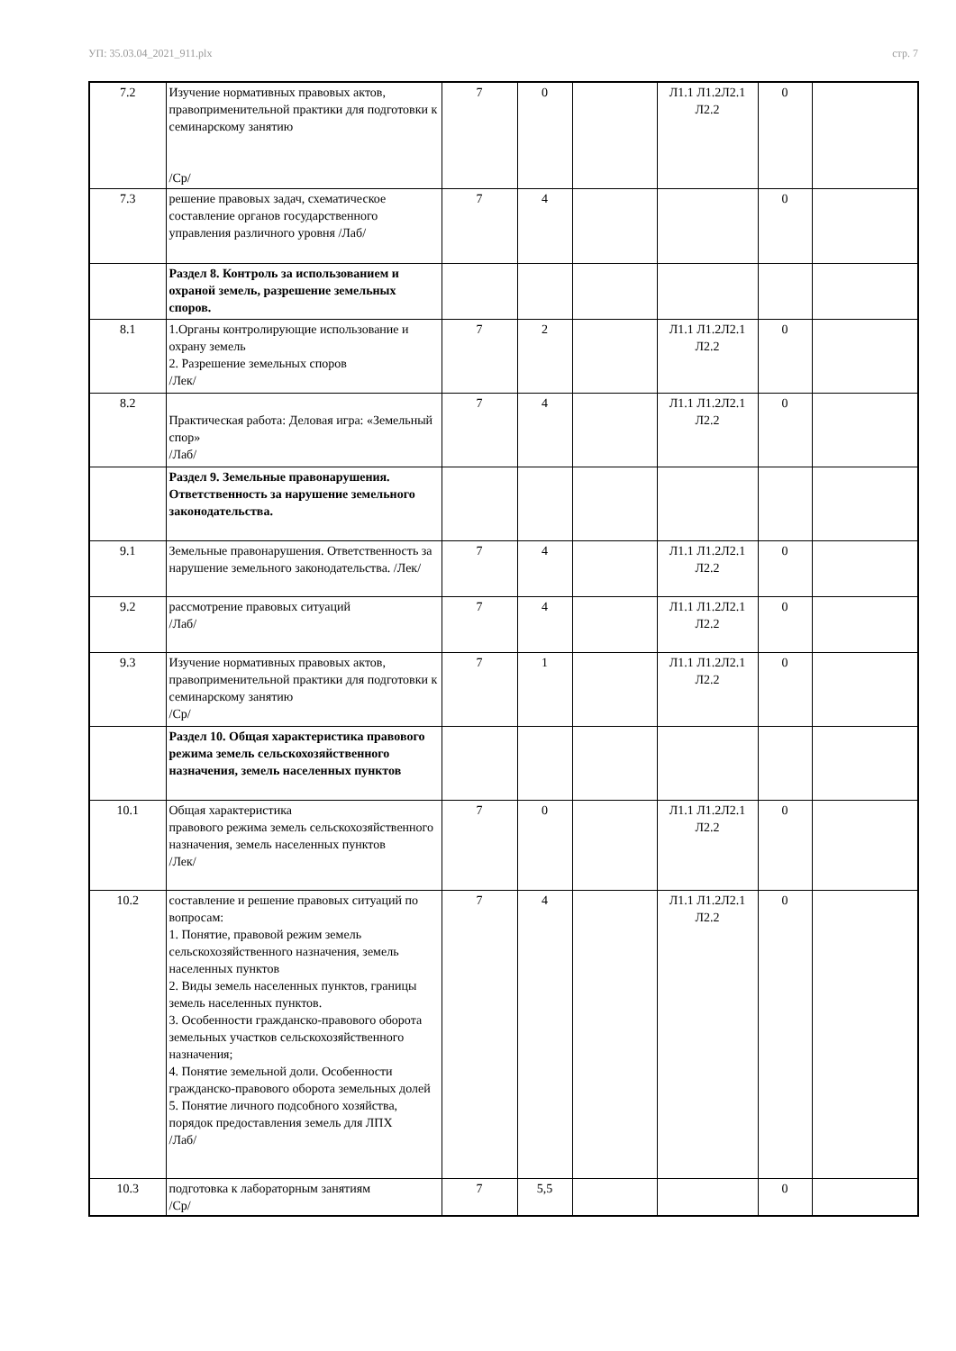УП: 35.03.04_2021_911.plx стр. 7
| 7.2 | Изучение нормативных правовых актов, правоприменительной практики для подготовки к семинарскому занятию /Ср/ | 7 | 0 | | Л1.1 Л1.2Л2.1 Л2.2 | 0 | |
| 7.3 | решение правовых задач, схематическое составление органов государственного управления различного уровня /Лаб/ | 7 | 4 | | | 0 | |
| | Раздел 8. Контроль за использованием и охраной земель, разрешение земельных споров. | | | | | | |
| 8.1 | 1.Органы контролирующие использование и охрану земель 2. Разрешение земельных споров /Лек/ | 7 | 2 | | Л1.1 Л1.2Л2.1 Л2.2 | 0 | |
| 8.2 | Практическая работа: Деловая игра: «Земельный спор» /Лаб/ | 7 | 4 | | Л1.1 Л1.2Л2.1 Л2.2 | 0 | |
| | Раздел 9. Земельные правонарушения. Ответственность за нарушение земельного законодательства. | | | | | | |
| 9.1 | Земельные правонарушения. Ответственность за нарушение земельного законодательства. /Лек/ | 7 | 4 | | Л1.1 Л1.2Л2.1 Л2.2 | 0 | |
| 9.2 | рассмотрение правовых ситуаций /Лаб/ | 7 | 4 | | Л1.1 Л1.2Л2.1 Л2.2 | 0 | |
| 9.3 | Изучение нормативных правовых актов, правоприменительной практики для подготовки к семинарскому занятию /Ср/ | 7 | 1 | | Л1.1 Л1.2Л2.1 Л2.2 | 0 | |
| | Раздел 10. Общая характеристика правового режима земель сельскохозяйственного назначения, земель населенных пунктов | | | | | | |
| 10.1 | Общая характеристика правового режима земель сельскохозяйственного назначения, земель населенных пунктов /Лек/ | 7 | 0 | | Л1.1 Л1.2Л2.1 Л2.2 | 0 | |
| 10.2 | составление и решение правовых ситуаций по вопросам: 1. Понятие, правовой режим земель сельскохозяйственного назначения, земель населенных пунктов 2. Виды земель населенных пунктов, границы земель населенных пунктов. 3. Особенности гражданско-правового оборота земельных участков сельскохозяйственного назначения; 4. Понятие земельной доли. Особенности гражданско-правового оборота земельных долей 5. Понятие личного подсобного хозяйства, порядок предоставления земель для ЛПХ /Лаб/ | 7 | 4 | | Л1.1 Л1.2Л2.1 Л2.2 | 0 | |
| 10.3 | подготовка к лабораторным занятиям /Ср/ | 7 | 5,5 | | | 0 | |